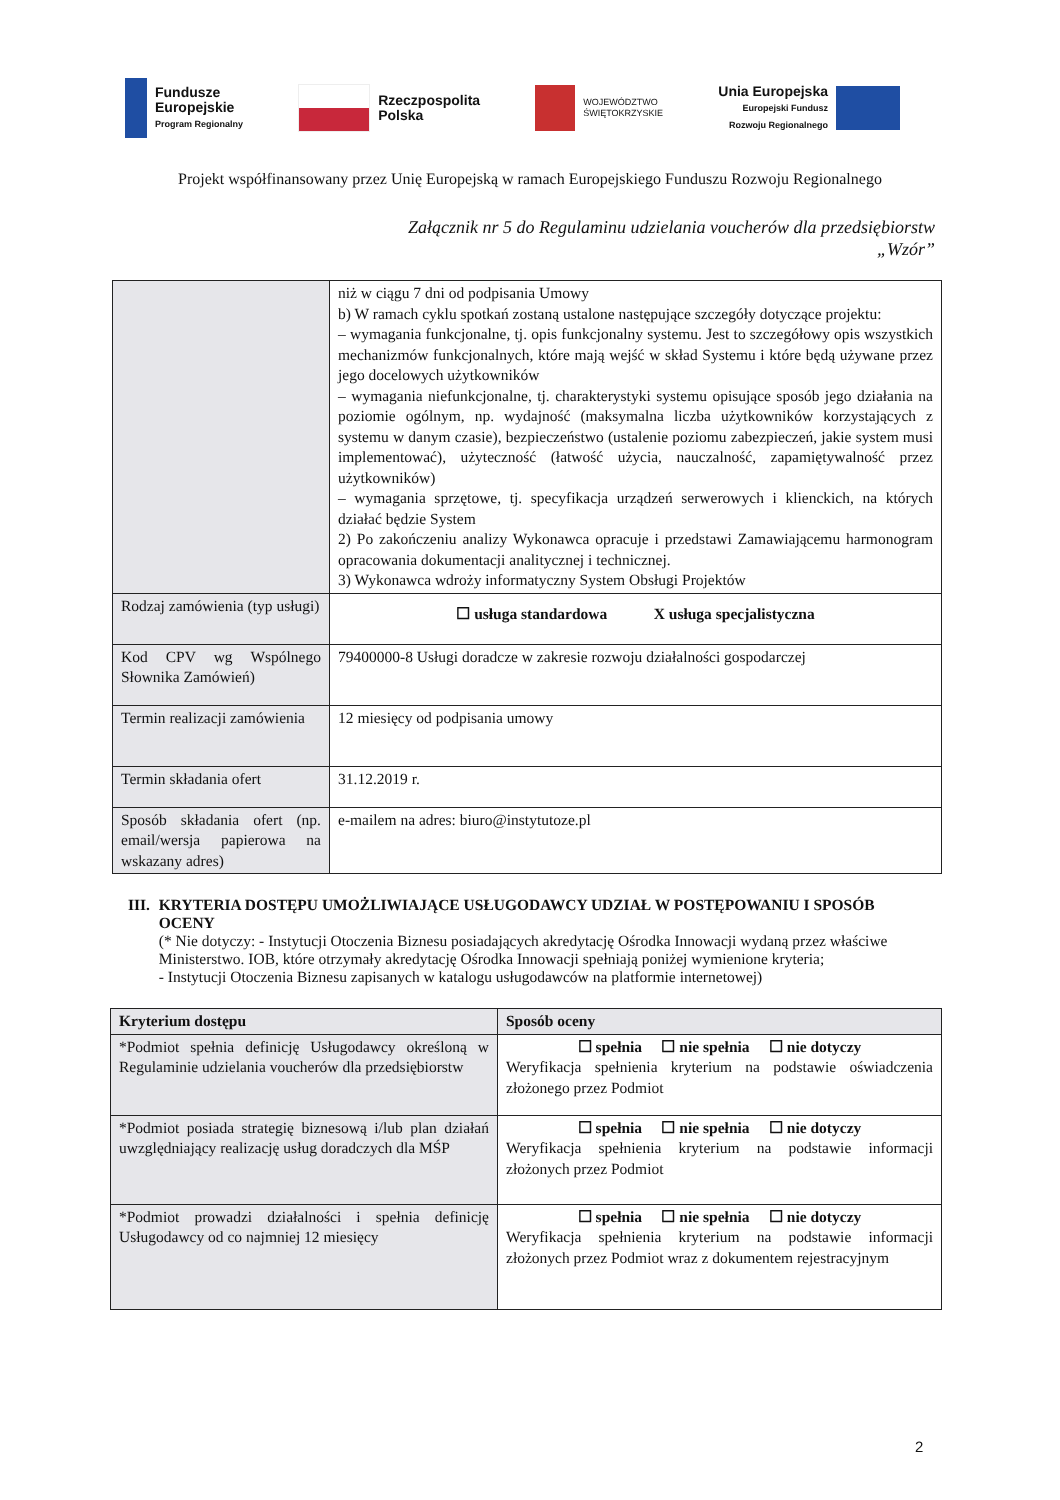Fundusze
Europejskie
Program Regionalny
Rzeczpospolita
Polska
WOJEWÓDZTWO
ŚWIĘTOKRZYSKIE
Unia Europejska
Europejski Fundusz
Rozwoju Regionalnego
Projekt współfinansowany przez Unię Europejską w ramach Europejskiego Funduszu Rozwoju Regionalnego
Załącznik nr 5 do Regulaminu udzielania voucherów dla przedsiębiorstw
„Wzór”
| | niż w ciągu 7 dni od podpisania Umowy b) W ramach cyklu spotkań zostaną ustalone następujące szczegóły dotyczące projektu: – wymagania funkcjonalne, tj. opis funkcjonalny systemu. Jest to szczegółowy opis wszystkich mechanizmów funkcjonalnych, które mają wejść w skład Systemu i które będą używane przez jego docelowych użytkowników – wymagania niefunkcjonalne, tj. charakterystyki systemu opisujące sposób jego działania na poziomie ogólnym, np. wydajność (maksymalna liczba użytkowników korzystających z systemu w danym czasie), bezpieczeństwo (ustalenie poziomu zabezpieczeń, jakie system musi implementować), użyteczność (łatwość użycia, nauczalność, zapamiętywalność przez użytkowników) – wymagania sprzętowe, tj. specyfikacja urządzeń serwerowych i klienckich, na których działać będzie System 2) Po zakończeniu analizy Wykonawca opracuje i przedstawi Zamawiającemu harmonogram opracowania dokumentacji analitycznej i technicznej. 3) Wykonawca wdroży informatyczny System Obsługi Projektów |
| Rodzaj zamówienia (typ usługi) | ☐ usługa standardowa X usługa specjalistyczna |
| Kod CPV wg Wspólnego Słownika Zamówień) | 79400000-8 Usługi doradcze w zakresie rozwoju działalności gospodarczej |
| Termin realizacji zamówienia | 12 miesięcy od podpisania umowy |
| Termin składania ofert | 31.12.2019 r. |
| Sposób składania ofert (np. email/wersja papierowa na wskazany adres) | e-mailem na adres: biuro@instytutoze.pl |
III. KRYTERIA DOSTĘPU UMOŻLIWIAJĄCE USŁUGODAWCY UDZIAŁ W POSTĘPOWANIU I SPOSÓB OCENY
(* Nie dotyczy: - Instytucji Otoczenia Biznesu posiadających akredytację Ośrodka Innowacji wydaną przez właściwe Ministerstwo. IOB, które otrzymały akredytację Ośrodka Innowacji spełniają poniżej wymienione kryteria;
- Instytucji Otoczenia Biznesu zapisanych w katalogu usługodawców na platformie internetowej)
| Kryterium dostępu | Sposób oceny |
| --- | --- |
| *Podmiot spełnia definicję Usługodawcy określoną w Regulaminie udzielania voucherów dla przedsiębiorstw | ☐ spełnia ☐ nie spełnia ☐ nie dotyczy Weryfikacja spełnienia kryterium na podstawie oświadczenia złożonego przez Podmiot |
| *Podmiot posiada strategię biznesową i/lub plan działań uwzględniający realizację usług doradczych dla MŚP | ☐ spełnia ☐ nie spełnia ☐ nie dotyczy Weryfikacja spełnienia kryterium na podstawie informacji złożonych przez Podmiot |
| *Podmiot prowadzi działalności i spełnia definicję Usługodawcy od co najmniej 12 miesięcy | ☐ spełnia ☐ nie spełnia ☐ nie dotyczy Weryfikacja spełnienia kryterium na podstawie informacji złożonych przez Podmiot wraz z dokumentem rejestracyjnym |
2